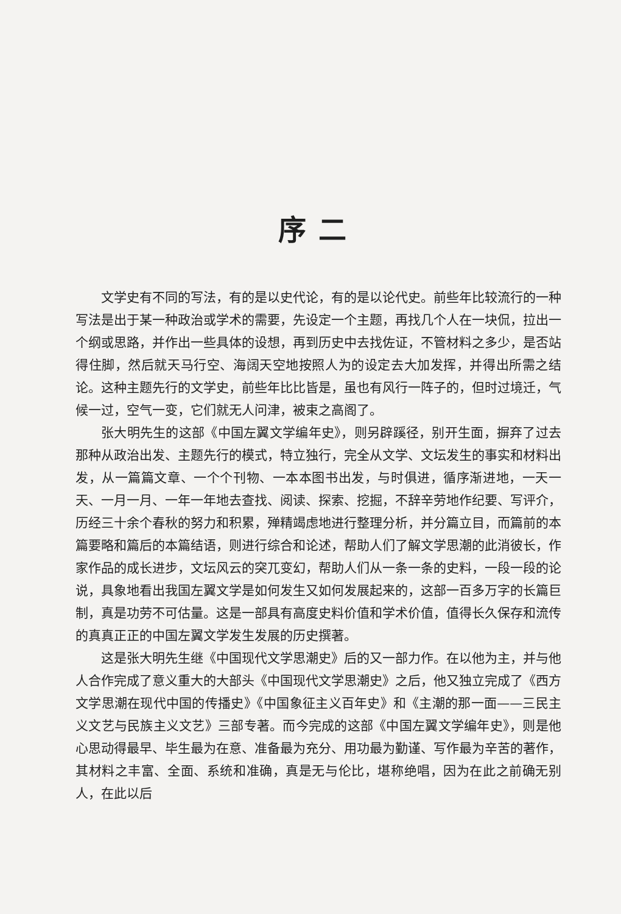序二
文学史有不同的写法，有的是以史代论，有的是以论代史。前些年比较流行的一种写法是出于某一种政治或学术的需要，先设定一个主题，再找几个人在一块侃，拉出一个纲或思路，并作出一些具体的设想，再到历史中去找佐证，不管材料之多少，是否站得住脚，然后就天马行空、海阔天空地按照人为的设定去大加发挥，并得出所需之结论。这种主题先行的文学史，前些年比比皆是，虽也有风行一阵子的，但时过境迁，气候一过，空气一变，它们就无人问津，被束之高阁了。
张大明先生的这部《中国左翼文学编年史》，则另辟蹊径，别开生面，摒弃了过去那种从政治出发、主题先行的模式，特立独行，完全从文学、文坛发生的事实和材料出发，从一篇篇文章、一个个刊物、一本本图书出发，与时俱进，循序渐进地，一天一天、一月一月、一年一年地去查找、阅读、探索、挖掘，不辞辛劳地作纪要、写评介，历经三十余个春秋的努力和积累，殚精竭虑地进行整理分析，并分篇立目，而篇前的本篇要略和篇后的本篇结语，则进行综合和论述，帮助人们了解文学思潮的此消彼长，作家作品的成长进步，文坛风云的突兀变幻，帮助人们从一条一条的史料，一段一段的论说，具象地看出我国左翼文学是如何发生又如何发展起来的，这部一百多万字的长篇巨制，真是功劳不可估量。这是一部具有高度史料价值和学术价值，值得长久保存和流传的真真正正的中国左翼文学发生发展的历史撰著。
这是张大明先生继《中国现代文学思潮史》后的又一部力作。在以他为主，并与他人合作完成了意义重大的大部头《中国现代文学思潮史》之后，他又独立完成了《西方文学思潮在现代中国的传播史》《中国象征主义百年史》和《主潮的那一面——三民主义文艺与民族主义文艺》三部专著。而今完成的这部《中国左翼文学编年史》，则是他心思动得最早、毕生最为在意、准备最为充分、用功最为勤谨、写作最为辛苦的著作，其材料之丰富、全面、系统和准确，真是无与伦比，堪称绝唱，因为在此之前确无别人，在此以后